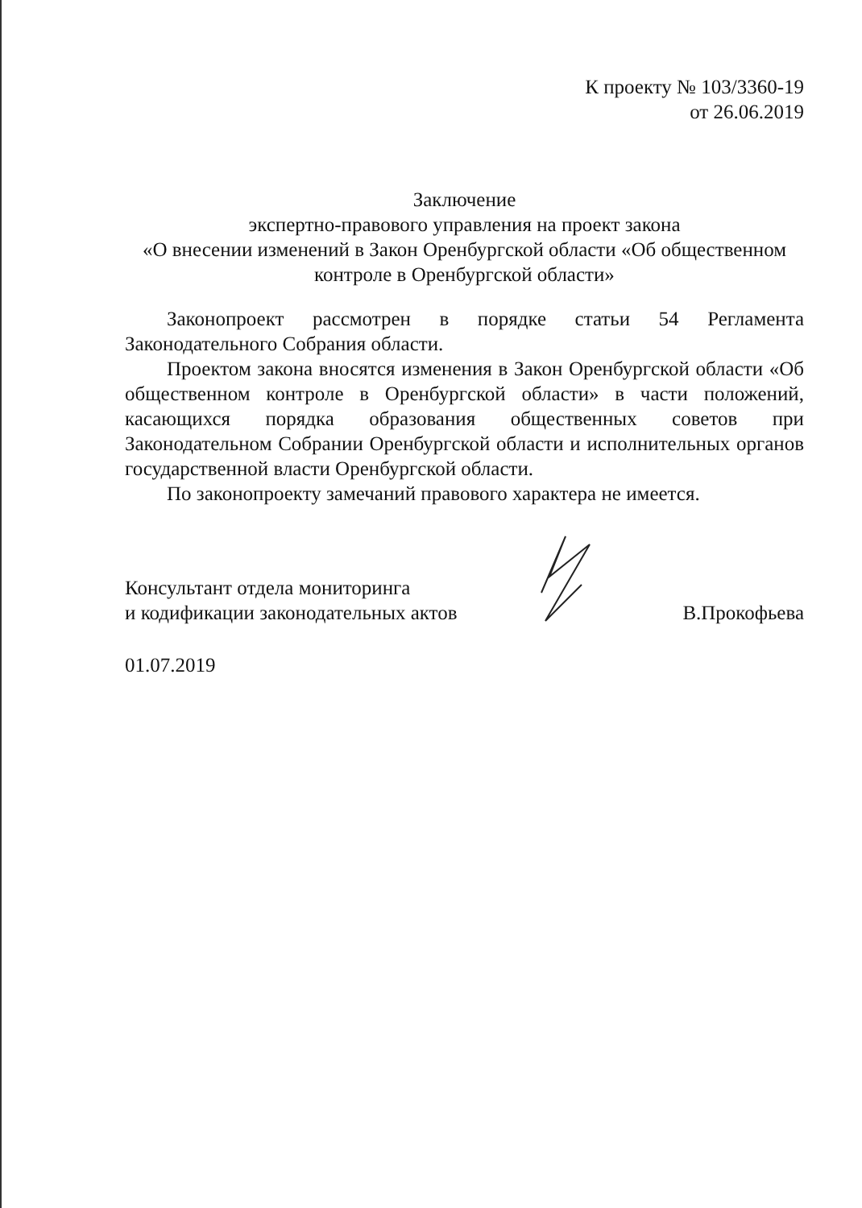К проекту № 103/3360-19
от 26.06.2019
Заключение
экспертно-правового управления на проект закона
«О внесении изменений в Закон Оренбургской области «Об общественном контроле в Оренбургской области»
Законопроект рассмотрен в порядке статьи 54 Регламента Законодательного Собрания области.
Проектом закона вносятся изменения в Закон Оренбургской области «Об общественном контроле в Оренбургской области» в части положений, касающихся порядка образования общественных советов при Законодательном Собрании Оренбургской области и исполнительных органов государственной власти Оренбургской области.
По законопроекту замечаний правового характера не имеется.
Консультант отдела мониторинга
и кодификации законодательных актов
В.Прокофьева
01.07.2019